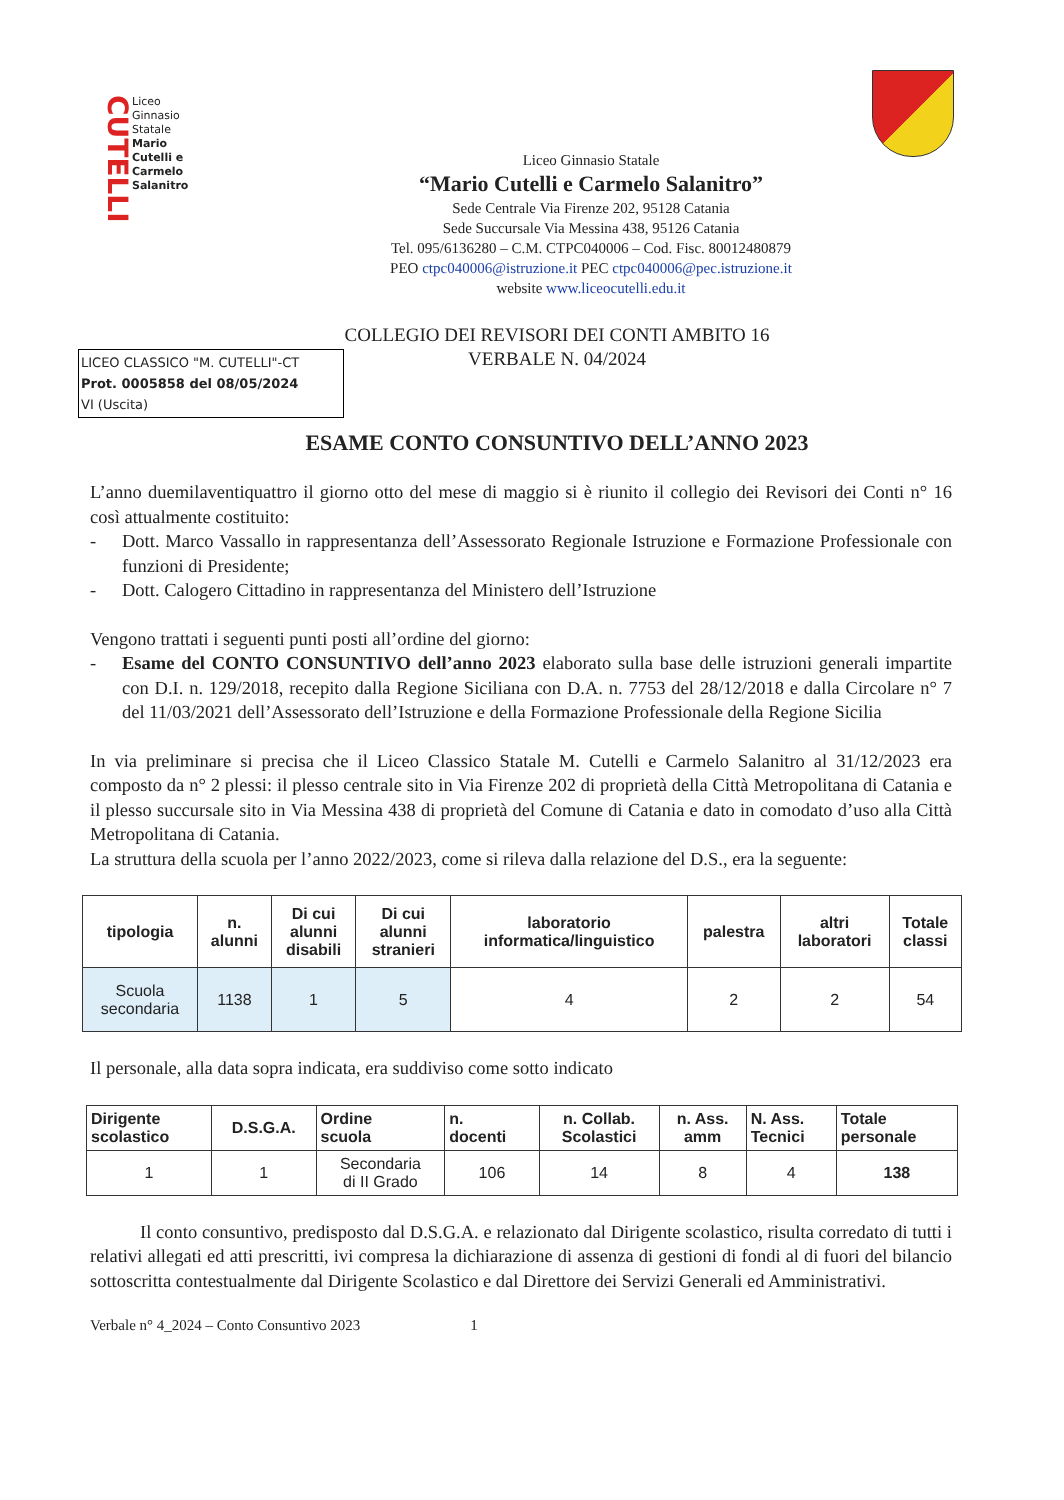CUTELLI
Liceo
Ginnasio
Statale
Mario
Cutelli e
Carmelo
Salanitro
Liceo Ginnasio Statale
“Mario Cutelli e Carmelo Salanitro”
Sede Centrale Via Firenze 202, 95128 Catania
Sede Succursale Via Messina 438, 95126 Catania
Tel. 095/6136280 – C.M. CTPC040006 – Cod. Fisc. 80012480879
PEO ctpc040006@istruzione.it PEC ctpc040006@pec.istruzione.it
website www.liceocutelli.edu.it
COLLEGIO DEI REVISORI DEI CONTI AMBITO 16
VERBALE N. 04/2024
LICEO CLASSICO "M. CUTELLI"-CT
Prot. 0005858 del 08/05/2024
VI (Uscita)
ESAME CONTO CONSUNTIVO DELL’ANNO 2023
L’anno duemilaventiquattro il giorno otto del mese di maggio si è riunito il collegio dei Revisori dei Conti n° 16 così attualmente costituito:
- Dott. Marco Vassallo in rappresentanza dell’Assessorato Regionale Istruzione e Formazione Professionale con funzioni di Presidente;
- Dott. Calogero Cittadino in rappresentanza del Ministero dell’Istruzione
Vengono trattati i seguenti punti posti all’ordine del giorno:
- Esame del CONTO CONSUNTIVO dell’anno 2023 elaborato sulla base delle istruzioni generali impartite con D.I. n. 129/2018, recepito dalla Regione Siciliana con D.A. n. 7753 del 28/12/2018 e dalla Circolare n° 7 del 11/03/2021 dell’Assessorato dell’Istruzione e della Formazione Professionale della Regione Sicilia
In via preliminare si precisa che il Liceo Classico Statale M. Cutelli e Carmelo Salanitro al 31/12/2023 era composto da n° 2 plessi: il plesso centrale sito in Via Firenze 202 di proprietà della Città Metropolitana di Catania e il plesso succursale sito in Via Messina 438 di proprietà del Comune di Catania e dato in comodato d’uso alla Città Metropolitana di Catania.
La struttura della scuola per l’anno 2022/2023, come si rileva dalla relazione del D.S., era la seguente:
| tipologia | n. alunni | Di cui alunni disabili | Di cui alunni stranieri | laboratorio informatica/linguistico | palestra | altri laboratori | Totale classi |
| --- | --- | --- | --- | --- | --- | --- | --- |
| Scuola secondaria | 1138 | 1 | 5 | 4 | 2 | 2 | 54 |
Il personale, alla data sopra indicata, era suddiviso come sotto indicato
| Dirigente scolastico | D.S.G.A. | Ordine scuola | n. docenti | n. Collab. Scolastici | n. Ass. amm | N. Ass. Tecnici | Totale personale |
| --- | --- | --- | --- | --- | --- | --- | --- |
| 1 | 1 | Secondaria di II Grado | 106 | 14 | 8 | 4 | 138 |
Il conto consuntivo, predisposto dal D.S.G.A. e relazionato dal Dirigente scolastico, risulta corredato di tutti i relativi allegati ed atti prescritti, ivi compresa la dichiarazione di assenza di gestioni di fondi al di fuori del bilancio sottoscritta contestualmente dal Dirigente Scolastico e dal Direttore dei Servizi Generali ed Amministrativi.
Verbale n° 4_2024 – Conto Consuntivo 2023 1